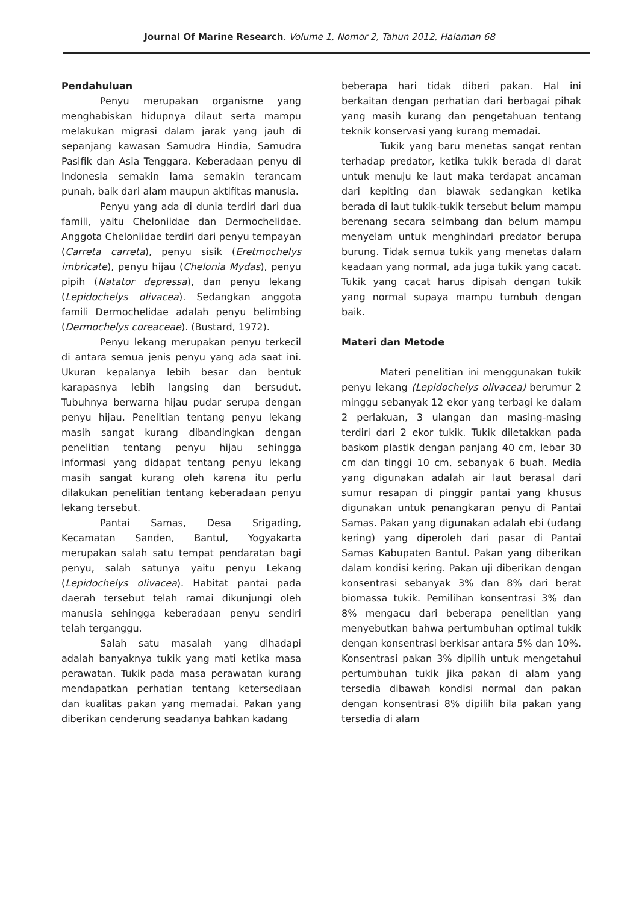Journal Of Marine Research. Volume 1, Nomor 2, Tahun 2012, Halaman 68
Pendahuluan
Penyu merupakan organisme yang menghabiskan hidupnya dilaut serta mampu melakukan migrasi dalam jarak yang jauh di sepanjang kawasan Samudra Hindia, Samudra Pasifik dan Asia Tenggara. Keberadaan penyu di Indonesia semakin lama semakin terancam punah, baik dari alam maupun aktifitas manusia.
Penyu yang ada di dunia terdiri dari dua famili, yaitu Cheloniidae dan Dermochelidae. Anggota Cheloniidae terdiri dari penyu tempayan (Carreta carreta), penyu sisik (Eretmochelys imbricate), penyu hijau (Chelonia Mydas), penyu pipih (Natator depressa), dan penyu lekang (Lepidochelys olivacea). Sedangkan anggota famili Dermochelidae adalah penyu belimbing (Dermochelys coreaceae). (Bustard, 1972).
Penyu lekang merupakan penyu terkecil di antara semua jenis penyu yang ada saat ini. Ukuran kepalanya lebih besar dan bentuk karapasnya lebih langsing dan bersudut. Tubuhnya berwarna hijau pudar serupa dengan penyu hijau. Penelitian tentang penyu lekang masih sangat kurang dibandingkan dengan penelitian tentang penyu hijau sehingga informasi yang didapat tentang penyu lekang masih sangat kurang oleh karena itu perlu dilakukan penelitian tentang keberadaan penyu lekang tersebut.
Pantai Samas, Desa Srigading, Kecamatan Sanden, Bantul, Yogyakarta merupakan salah satu tempat pendaratan bagi penyu, salah satunya yaitu penyu Lekang (Lepidochelys olivacea). Habitat pantai pada daerah tersebut telah ramai dikunjungi oleh manusia sehingga keberadaan penyu sendiri telah terganggu.
Salah satu masalah yang dihadapi adalah banyaknya tukik yang mati ketika masa perawatan. Tukik pada masa perawatan kurang mendapatkan perhatian tentang ketersediaan dan kualitas pakan yang memadai. Pakan yang diberikan cenderung seadanya bahkan kadang
beberapa hari tidak diberi pakan. Hal ini berkaitan dengan perhatian dari berbagai pihak yang masih kurang dan pengetahuan tentang teknik konservasi yang kurang memadai.
Tukik yang baru menetas sangat rentan terhadap predator, ketika tukik berada di darat untuk menuju ke laut maka terdapat ancaman dari kepiting dan biawak sedangkan ketika berada di laut tukik-tukik tersebut belum mampu berenang secara seimbang dan belum mampu menyelam untuk menghindari predator berupa burung. Tidak semua tukik yang menetas dalam keadaan yang normal, ada juga tukik yang cacat. Tukik yang cacat harus dipisah dengan tukik yang normal supaya mampu tumbuh dengan baik.
Materi dan Metode
Materi penelitian ini menggunakan tukik penyu lekang (Lepidochelys olivacea) berumur 2 minggu sebanyak 12 ekor yang terbagi ke dalam 2 perlakuan, 3 ulangan dan masing-masing terdiri dari 2 ekor tukik. Tukik diletakkan pada baskom plastik dengan panjang 40 cm, lebar 30 cm dan tinggi 10 cm, sebanyak 6 buah. Media yang digunakan adalah air laut berasal dari sumur resapan di pinggir pantai yang khusus digunakan untuk penangkaran penyu di Pantai Samas. Pakan yang digunakan adalah ebi (udang kering) yang diperoleh dari pasar di Pantai Samas Kabupaten Bantul. Pakan yang diberikan dalam kondisi kering. Pakan uji diberikan dengan konsentrasi sebanyak 3% dan 8% dari berat biomassa tukik. Pemilihan konsentrasi 3% dan 8% mengacu dari beberapa penelitian yang menyebutkan bahwa pertumbuhan optimal tukik dengan konsentrasi berkisar antara 5% dan 10%. Konsentrasi pakan 3% dipilih untuk mengetahui pertumbuhan tukik jika pakan di alam yang tersedia dibawah kondisi normal dan pakan dengan konsentrasi 8% dipilih bila pakan yang tersedia di alam